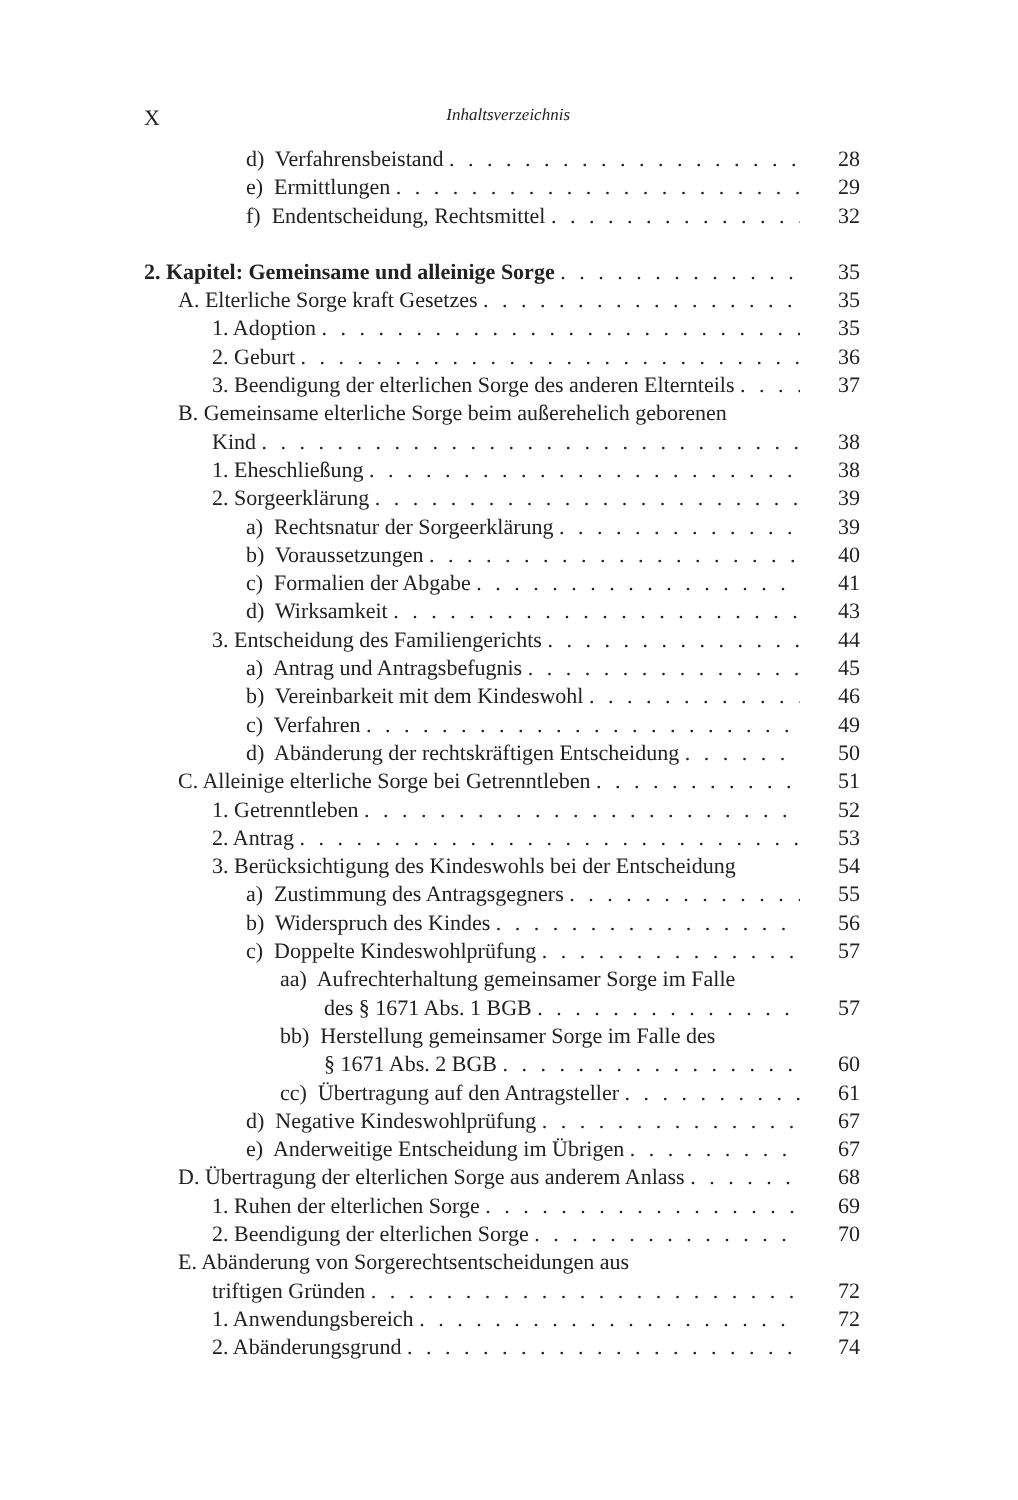X Inhaltsverzeichnis
d) Verfahrensbeistand 28
e) Ermittlungen 29
f) Endentscheidung, Rechtsmittel 32
2. Kapitel: Gemeinsame und alleinige Sorge 35
A. Elterliche Sorge kraft Gesetzes 35
1. Adoption 35
2. Geburt 36
3. Beendigung der elterlichen Sorge des anderen Elternteils 37
B. Gemeinsame elterliche Sorge beim außerehelich geborenen
Kind 38
1. Eheschließung 38
2. Sorgeerklärung 39
a) Rechtsnatur der Sorgeerklärung 39
b) Voraussetzungen 40
c) Formalien der Abgabe 41
d) Wirksamkeit 43
3. Entscheidung des Familiengerichts 44
a) Antrag und Antragsbefugnis 45
b) Vereinbarkeit mit dem Kindeswohl 46
c) Verfahren 49
d) Abänderung der rechtskräftigen Entscheidung 50
C. Alleinige elterliche Sorge bei Getrenntleben 51
1. Getrenntleben 52
2. Antrag 53
3. Berücksichtigung des Kindeswohls bei der Entscheidung 54
a) Zustimmung des Antragsgegners 55
b) Widerspruch des Kindes 56
c) Doppelte Kindeswohlprüfung 57
aa) Aufrechterhaltung gemeinsamer Sorge im Falle
des § 1671 Abs. 1 BGB 57
bb) Herstellung gemeinsamer Sorge im Falle des
§ 1671 Abs. 2 BGB 60
cc) Übertragung auf den Antragsteller 61
d) Negative Kindeswohlprüfung 67
e) Anderweitige Entscheidung im Übrigen 67
D. Übertragung der elterlichen Sorge aus anderem Anlass 68
1. Ruhen der elterlichen Sorge 69
2. Beendigung der elterlichen Sorge 70
E. Abänderung von Sorgerechtsentscheidungen aus
triftigen Gründen 72
1. Anwendungsbereich 72
2. Abänderungsgrund 74